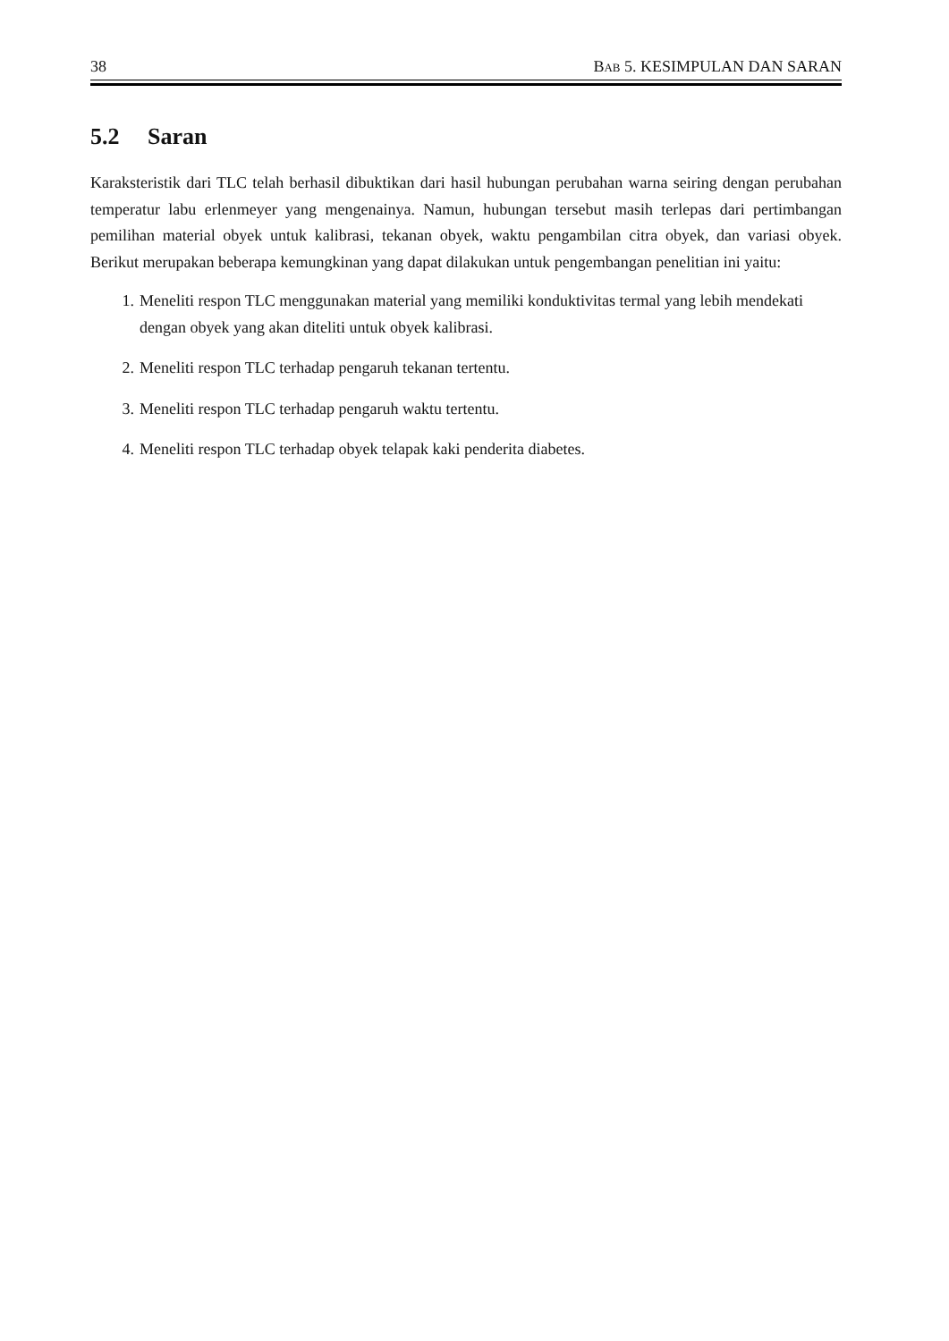38 BAB 5. KESIMPULAN DAN SARAN
5.2 Saran
Karaksteristik dari TLC telah berhasil dibuktikan dari hasil hubungan perubahan warna seiring dengan perubahan temperatur labu erlenmeyer yang mengenainya. Namun, hubungan tersebut masih terlepas dari pertimbangan pemilihan material obyek untuk kalibrasi, tekanan obyek, waktu pengambilan citra obyek, dan variasi obyek. Berikut merupakan beberapa kemungkinan yang dapat dilakukan untuk pengembangan penelitian ini yaitu:
1. Meneliti respon TLC menggunakan material yang memiliki konduktivitas termal yang lebih mendekati dengan obyek yang akan diteliti untuk obyek kalibrasi.
2. Meneliti respon TLC terhadap pengaruh tekanan tertentu.
3. Meneliti respon TLC terhadap pengaruh waktu tertentu.
4. Meneliti respon TLC terhadap obyek telapak kaki penderita diabetes.